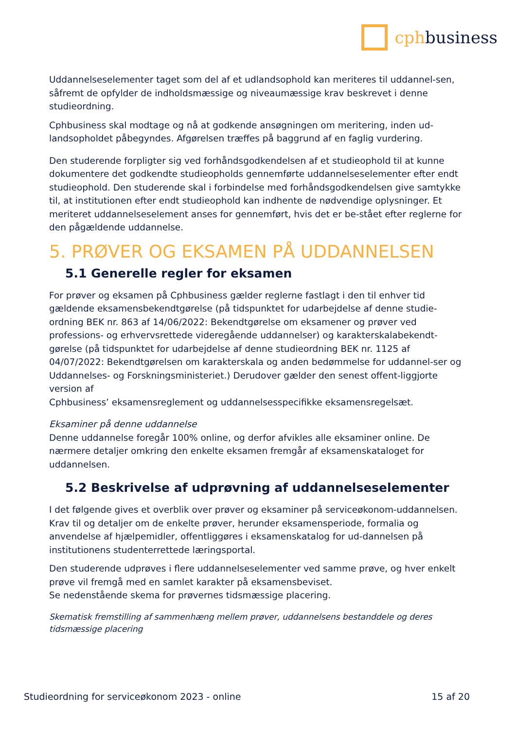cphbusiness
Uddannelseselementer taget som del af et udlandsophold kan meriteres til uddannel-sen, såfremt de opfylder de indholdsmæssige og niveaumæssige krav beskrevet i denne studieordning.
Cphbusiness skal modtage og nå at godkende ansøgningen om meritering, inden ud-landsopholdet påbegyndes. Afgørelsen træffes på baggrund af en faglig vurdering.
Den studerende forpligter sig ved forhåndsgodkendelsen af et studieophold til at kunne dokumentere det godkendte studieopholds gennemførte uddannelseselementer efter endt studieophold. Den studerende skal i forbindelse med forhåndsgodkendelsen give samtykke til, at institutionen efter endt studieophold kan indhente de nødvendige oplysninger. Et meriteret uddannelseselement anses for gennemført, hvis det er be-stået efter reglerne for den pågældende uddannelse.
5. PRØVER OG EKSAMEN PÅ UDDANNELSEN
5.1 Generelle regler for eksamen
For prøver og eksamen på Cphbusiness gælder reglerne fastlagt i den til enhver tid gældende eksamensbekendtgørelse (på tidspunktet for udarbejdelse af denne studie-ordning BEK nr. 863 af 14/06/2022: Bekendtgørelse om eksamener og prøver ved professions- og erhvervsrettede videregående uddannelser) og karakterskalabekendt-gørelse (på tidspunktet for udarbejdelse af denne studieordning BEK nr. 1125 af 04/07/2022: Bekendtgørelsen om karakterskala og anden bedømmelse for uddannel-ser og Uddannelses- og Forskningsministeriet.) Derudover gælder den senest offent-liggjorte version af
Cphbusiness’ eksamensreglement og uddannelsesspecifikke eksamensregelsæt.
Eksaminer på denne uddannelse
Denne uddannelse foregår 100% online, og derfor afvikles alle eksaminer online. De nærmere detaljer omkring den enkelte eksamen fremgår af eksamenskataloget for uddannelsen.
5.2 Beskrivelse af udprøvning af uddannelseselementer
I det følgende gives et overblik over prøver og eksaminer på serviceøkonom-uddannelsen. Krav til og detaljer om de enkelte prøver, herunder eksamensperiode, formalia og anvendelse af hjælpemidler, offentliggøres i eksamenskatalog for ud-dannelsen på institutionens studenterrettede læringsportal.
Den studerende udprøves i flere uddannelseselementer ved samme prøve, og hver enkelt prøve vil fremgå med en samlet karakter på eksamensbeviset.
Se nedenstående skema for prøvernes tidsmæssige placering.
Skematisk fremstilling af sammenhæng mellem prøver, uddannelsens bestanddele og deres tidsmæssige placering
Studieordning for serviceøkonom 2023 - online 15 af 20